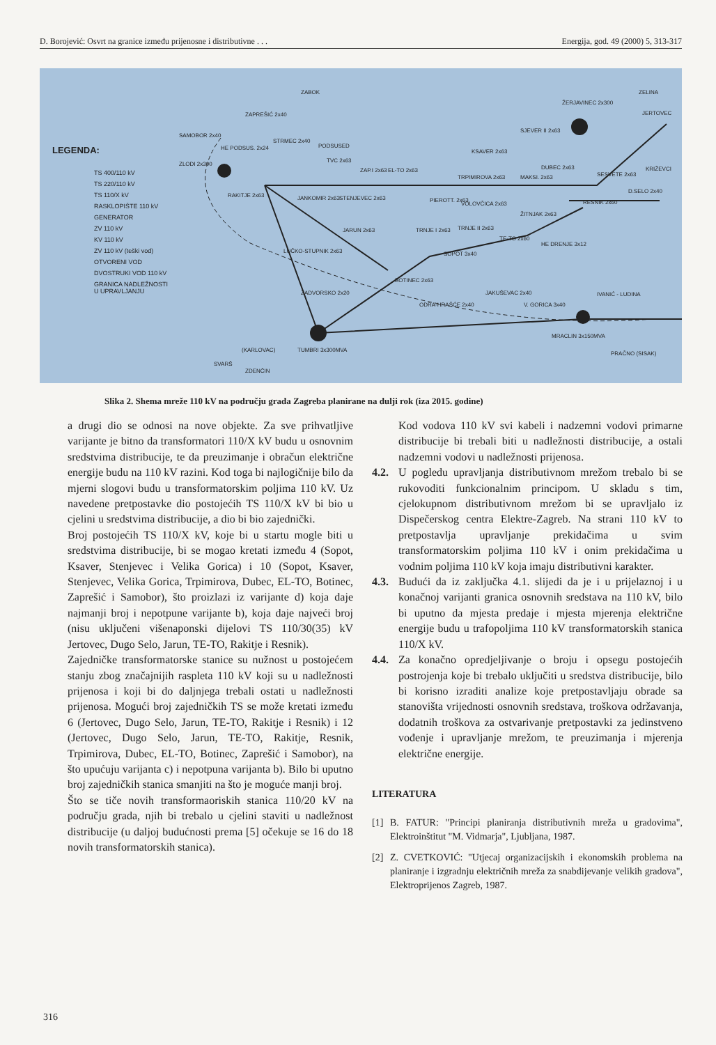D. Borojević: Osvrt na granice između prijenosne i distributivne . . . Energija, god. 49 (2000) 5, 313-317
LEGENDA:
TS 400/110 kV
TS 220/110 kV
TS 110/X kV
RASKLOPIŠTE 110 kV
GENERATOR
ZV 110 kV
KV 110 kV
ZV 110 kV (teški vod)
OTVORENI VOD
DVOSTRUKI VOD 110 kV
GRANICA NADLEŽNOSTI
U UPRAVLJANJU
SAMOBOR 2x40
ZAPREŠIĆ 2x40
ZABOK
HE PODSUS. 2x24
STRMEC 2x40
PODSUSED
TVC 2x63
ZLODI 2x300
RAKITJE 2x63 JANKOMIR 2x63 STENJEVEC 2x63
ZAP.I 2x63 EL-TO 2x63
TRPIMIROVA 2x63
KSAVER 2x63
SJEVER II 2x63
ŽERJAVINEC 2x300
DUBEC 2x63
MAKSI. 2x63 SESVETE 2x63
RESNIK 2x60
D.SELO 2x40
PIEROTT. 2x63
VOLOVČICA 2x63
ŽITNJAK 2x63
JARUN 2x63 TRNJE I 2x63 TRNJE II 2x63
TE-TO 2x60
HE DRENJE 3x12
LUČKO-STUPNIK 2x63 SOPOT 3x40
BOTINEC 2x63
ZADVORSKO 2x20 JAKUŠEVAC 2x40
ODRA-HRAŠĆE 2x40 V. GORICA 3x40
MRACLIN 3x150MVA
TUMBRI 3x300MVA
IVANIĆ - LUDINA
PRAČNO (SISAK)
ZELINA
JERTOVEC
KRIŽEVCI
SVARŠ
(KARLOVAC)
ZDENČIN
Slika 2. Shema mreže 110 kV na području grada Zagreba planirane na dulji rok (iza 2015. godine)
a drugi dio se odnosi na nove objekte. Za sve prihvatljive varijante je bitno da transformatori 110/X kV budu u osnovnim sredstvima distribucije, te da preuzimanje i obračun električne energije budu na 110 kV razini. Kod toga bi najlogičnije bilo da mjerni slogovi budu u transformatorskim poljima 110 kV. Uz navedene pretpostavke dio postojećih TS 110/X kV bi bio u cjelini u sredstvima distribucije, a dio bi bio zajednički.
Broj postojećih TS 110/X kV, koje bi u startu mogle biti u sredstvima distribucije, bi se mogao kretati između 4 (Sopot, Ksaver, Stenjevec i Velika Gorica) i 10 (Sopot, Ksaver, Stenjevec, Velika Gorica, Trpimirova, Dubec, EL-TO, Botinec, Zaprešić i Samobor), što proizlazi iz varijante d) koja daje najmanji broj i nepotpune varijante b), koja daje najveći broj (nisu uključeni višenaponski dijelovi TS 110/30(35) kV Jertovec, Dugo Selo, Jarun, TE-TO, Rakitje i Resnik).
Zajedničke transformatorske stanice su nužnost u postojećem stanju zbog značajnijih raspleta 110 kV koji su u nadležnosti prijenosa i koji bi do daljnjega trebali ostati u nadležnosti prijenosa. Mogući broj zajedničkih TS se može kretati između 6 (Jertovec, Dugo Selo, Jarun, TE-TO, Rakitje i Resnik) i 12 (Jertovec, Dugo Selo, Jarun, TE-TO, Rakitje, Resnik, Trpimirova, Dubec, EL-TO, Botinec, Zaprešić i Samobor), na što upućuju varijanta c) i nepotpuna varijanta b). Bilo bi uputno broj zajedničkih stanica smanjiti na što je moguće manji broj.
Što se tiče novih transformaoriskih stanica 110/20 kV na području grada, njih bi trebalo u cjelini staviti u nadležnost distribucije (u daljoj budućnosti prema [5] očekuje se 16 do 18 novih transformatorskih stanica).
Kod vodova 110 kV svi kabeli i nadzemni vodovi primarne distribucije bi trebali biti u nadležnosti distribucije, a ostali nadzemni vodovi u nadležnosti prijenosa.
4.2.
U pogledu upravljanja distributivnom mrežom trebalo bi se rukovoditi funkcionalnim principom. U skladu s tim, cjelokupnom distributivnom mrežom bi se upravljalo iz Dispečerskog centra Elektre-Zagreb. Na strani 110 kV to pretpostavlja upravljanje prekidačima u svim transformatorskim poljima 110 kV i onim prekidačima u vodnim poljima 110 kV koja imaju distributivni karakter.
4.3.
Budući da iz zaključka 4.1. slijedi da je i u prijelaznoj i u konačnoj varijanti granica osnovnih sredstava na 110 kV, bilo bi uputno da mjesta predaje i mjesta mjerenja električne energije budu u trafopoljima 110 kV transformatorskih stanica 110/X kV.
4.4.
Za konačno opredjeljivanje o broju i opsegu postojećih postrojenja koje bi trebalo uključiti u sredstva distribucije, bilo bi korisno izraditi analize koje pretpostavljaju obrade sa stanovišta vrijednosti osnovnih sredstava, troškova održavanja, dodatnih troškova za ostvarivanje pretpostavki za jedinstveno vođenje i upravljanje mrežom, te preuzimanja i mjerenja električne energije.
LITERATURA
[1] B. FATUR: "Principi planiranja distributivnih mreža u gradovima", Elektroinštitut "M. Vidmarja", Ljubljana, 1987.
[2] Z. CVETKOVIĆ: "Utjecaj organizacijskih i ekonomskih problema na planiranje i izgradnju električnih mreža za snabdijevanje velikih gradova", Elektroprijenos Zagreb, 1987.
316